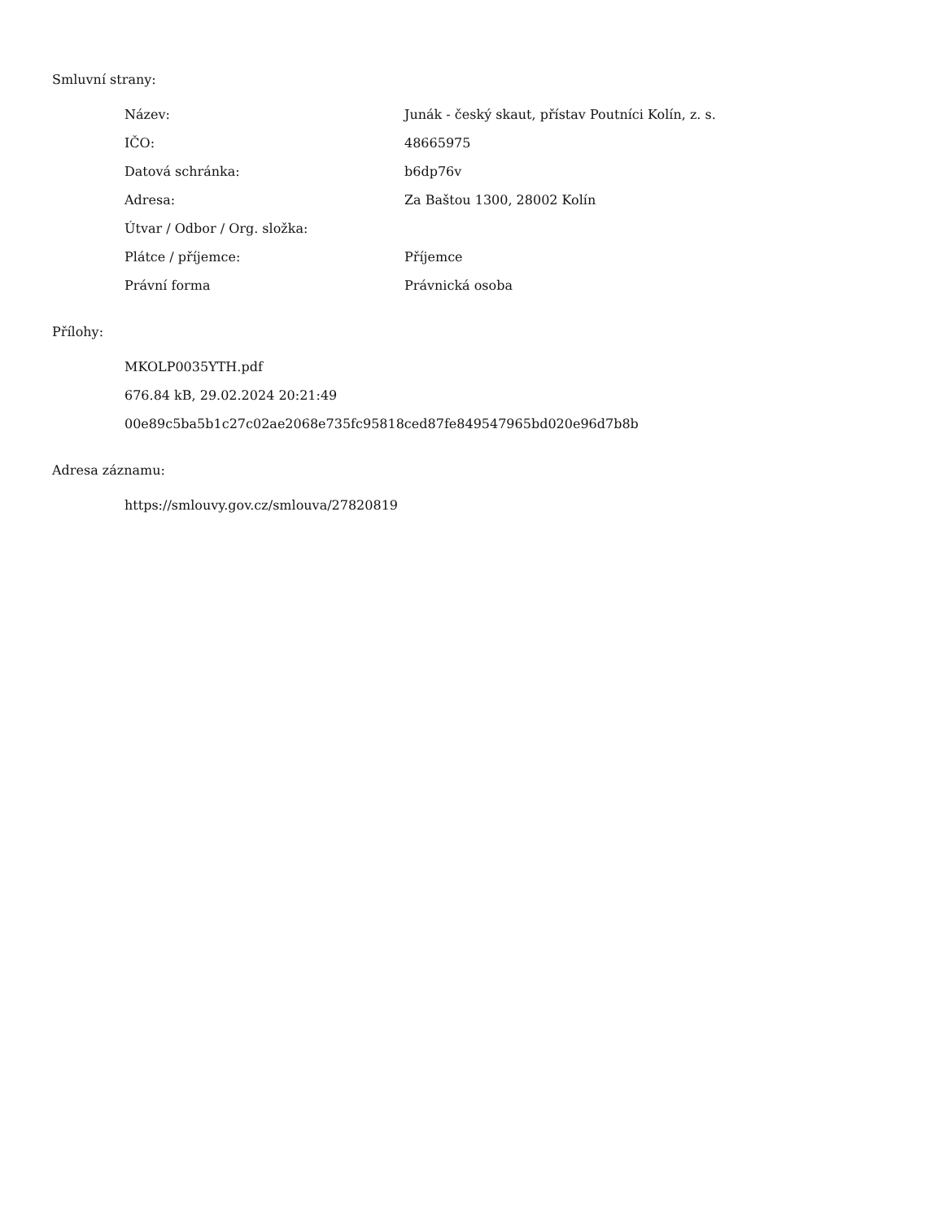Smluvní strany:
| Název: | Junák - český skaut, přístav Poutníci Kolín, z. s. |
| IČO: | 48665975 |
| Datová schránka: | b6dp76v |
| Adresa: | Za Baštou 1300, 28002 Kolín |
| Útvar / Odbor / Org. složka: | |
| Plátce / příjemce: | Příjemce |
| Právní forma | Právnická osoba |
Přílohy:
MKOLP0035YTH.pdf
676.84 kB, 29.02.2024 20:21:49
00e89c5ba5b1c27c02ae2068e735fc95818ced87fe849547965bd020e96d7b8b
Adresa záznamu:
https://smlouvy.gov.cz/smlouva/27820819